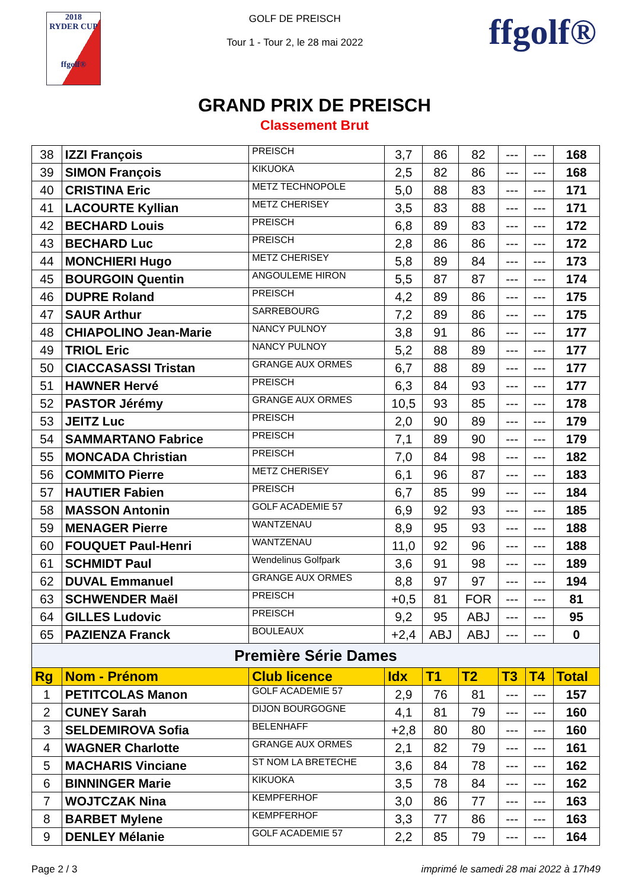2018
RYDER CUP
ffgolf®
GOLF DE PREISCH
Tour 1 - Tour 2, le 28 mai 2022
ffgolf®
GRAND PRIX DE PREISCH
Classement Brut
| 38 | IZZI François | PREISCH | 3,7 | 86 | 82 | --- | --- | 168 |
| 39 | SIMON François | KIKUOKA | 2,5 | 82 | 86 | --- | --- | 168 |
| 40 | CRISTINA Eric | METZ TECHNOPOLE | 5,0 | 88 | 83 | --- | --- | 171 |
| 41 | LACOURTE Kyllian | METZ CHERISEY | 3,5 | 83 | 88 | --- | --- | 171 |
| 42 | BECHARD Louis | PREISCH | 6,8 | 89 | 83 | --- | --- | 172 |
| 43 | BECHARD Luc | PREISCH | 2,8 | 86 | 86 | --- | --- | 172 |
| 44 | MONCHIERI Hugo | METZ CHERISEY | 5,8 | 89 | 84 | --- | --- | 173 |
| 45 | BOURGOIN Quentin | ANGOULEME HIRON | 5,5 | 87 | 87 | --- | --- | 174 |
| 46 | DUPRE Roland | PREISCH | 4,2 | 89 | 86 | --- | --- | 175 |
| 47 | SAUR Arthur | SARREBOURG | 7,2 | 89 | 86 | --- | --- | 175 |
| 48 | CHIAPOLINO Jean-Marie | NANCY PULNOY | 3,8 | 91 | 86 | --- | --- | 177 |
| 49 | TRIOL Eric | NANCY PULNOY | 5,2 | 88 | 89 | --- | --- | 177 |
| 50 | CIACCASASSI Tristan | GRANGE AUX ORMES | 6,7 | 88 | 89 | --- | --- | 177 |
| 51 | HAWNER Hervé | PREISCH | 6,3 | 84 | 93 | --- | --- | 177 |
| 52 | PASTOR Jérémy | GRANGE AUX ORMES | 10,5 | 93 | 85 | --- | --- | 178 |
| 53 | JEITZ Luc | PREISCH | 2,0 | 90 | 89 | --- | --- | 179 |
| 54 | SAMMARTANO Fabrice | PREISCH | 7,1 | 89 | 90 | --- | --- | 179 |
| 55 | MONCADA Christian | PREISCH | 7,0 | 84 | 98 | --- | --- | 182 |
| 56 | COMMITO Pierre | METZ CHERISEY | 6,1 | 96 | 87 | --- | --- | 183 |
| 57 | HAUTIER Fabien | PREISCH | 6,7 | 85 | 99 | --- | --- | 184 |
| 58 | MASSON Antonin | GOLF ACADEMIE 57 | 6,9 | 92 | 93 | --- | --- | 185 |
| 59 | MENAGER Pierre | WANTZENAU | 8,9 | 95 | 93 | --- | --- | 188 |
| 60 | FOUQUET Paul-Henri | WANTZENAU | 11,0 | 92 | 96 | --- | --- | 188 |
| 61 | SCHMIDT Paul | Wendelinus Golfpark | 3,6 | 91 | 98 | --- | --- | 189 |
| 62 | DUVAL Emmanuel | GRANGE AUX ORMES | 8,8 | 97 | 97 | --- | --- | 194 |
| 63 | SCHWENDER Maël | PREISCH | +0,5 | 81 | FOR | --- | --- | 81 |
| 64 | GILLES Ludovic | PREISCH | 9,2 | 95 | ABJ | --- | --- | 95 |
| 65 | PAZIENZA Franck | BOULEAUX | +2,4 | ABJ | ABJ | --- | --- | 0 |
| Première Série Dames | | | | | | | | |
| Rg | Nom - Prénom | Club licence | Idx | T1 | T2 | T3 | T4 | Total |
| 1 | PETITCOLAS Manon | GOLF ACADEMIE 57 | 2,9 | 76 | 81 | --- | --- | 157 |
| 2 | CUNEY Sarah | DIJON BOURGOGNE | 4,1 | 81 | 79 | --- | --- | 160 |
| 3 | SELDEMIROVA Sofia | BELENHAFF | +2,8 | 80 | 80 | --- | --- | 160 |
| 4 | WAGNER Charlotte | GRANGE AUX ORMES | 2,1 | 82 | 79 | --- | --- | 161 |
| 5 | MACHARIS Vinciane | ST NOM LA BRETECHE | 3,6 | 84 | 78 | --- | --- | 162 |
| 6 | BINNINGER Marie | KIKUOKA | 3,5 | 78 | 84 | --- | --- | 162 |
| 7 | WOJTCZAK Nina | KEMPFERHOF | 3,0 | 86 | 77 | --- | --- | 163 |
| 8 | BARBET Mylene | KEMPFERHOF | 3,3 | 77 | 86 | --- | --- | 163 |
| 9 | DENLEY Mélanie | GOLF ACADEMIE 57 | 2,2 | 85 | 79 | --- | --- | 164 |
Page 2 / 3 imprimé le samedi 28 mai 2022 à 17h49